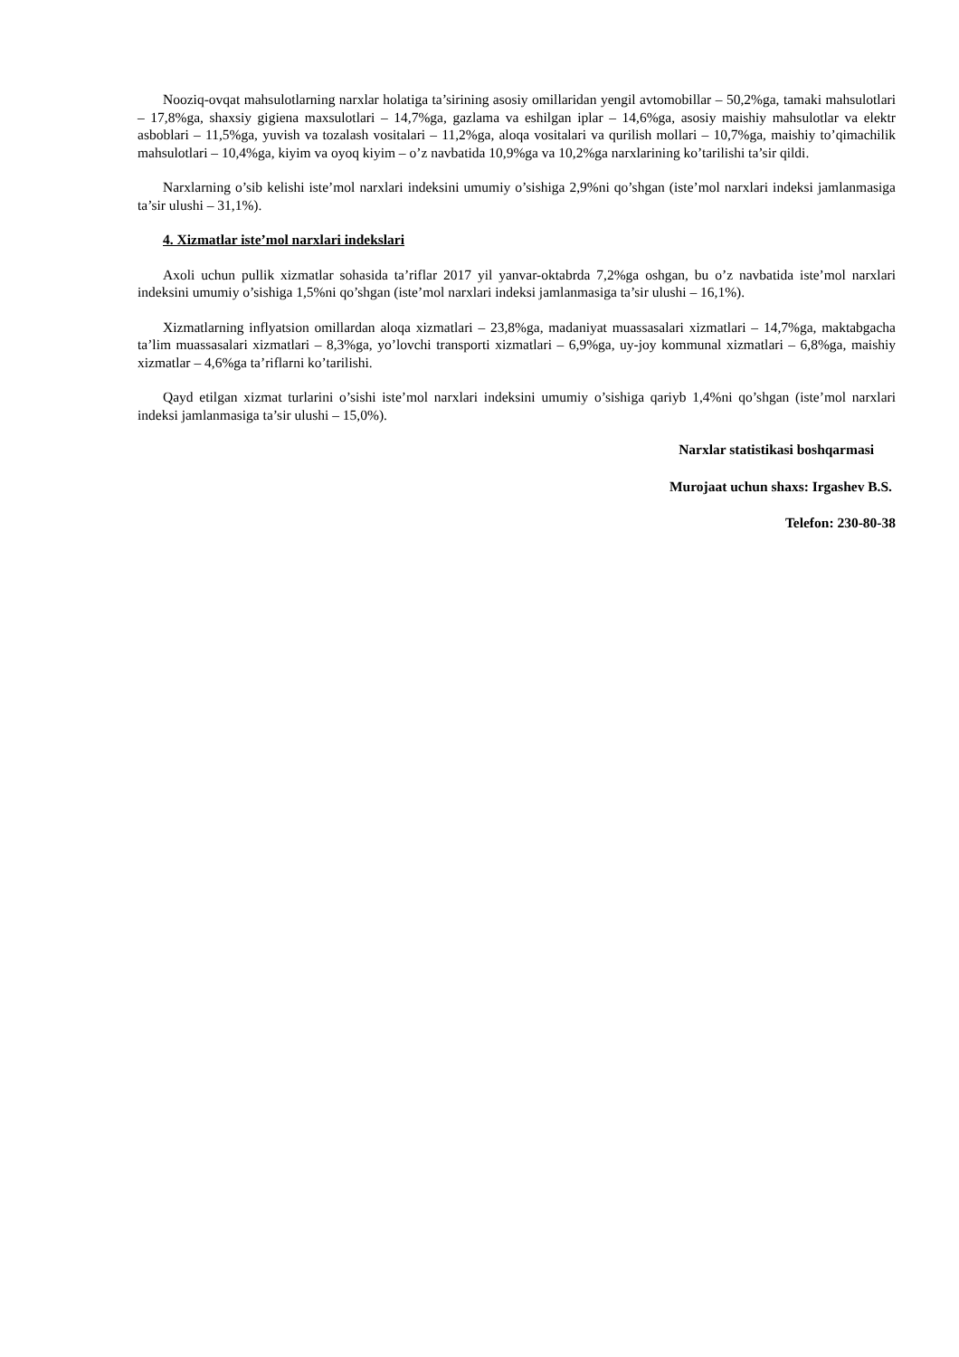Nooziq-ovqat mahsulotlarning narxlar holatiga ta’sirining asosiy omillaridan yengil avtomobillar – 50,2%ga, tamaki mahsulotlari – 17,8%ga, shaxsiy gigiena maxsulotlari – 14,7%ga, gazlama va eshilgan iplar – 14,6%ga, asosiy maishiy mahsulotlar va elektr asboblari – 11,5%ga, yuvish va tozalash vositalari – 11,2%ga, aloqa vositalari va qurilish mollari – 10,7%ga, maishiy to’qimachilik mahsulotlari – 10,4%ga, kiyim va oyoq kiyim – o’z navbatida 10,9%ga va 10,2%ga narxlarining ko’tarilishi ta’sir qildi.
Narxlarning o’sib kelishi iste’mol narxlari indeksini umumiy o’sishiga 2,9%ni qo’shgan (iste’mol narxlari indeksi jamlanmasiga ta’sir ulushi – 31,1%).
4. Xizmatlar iste’mol narxlari indekslari
Axoli uchun pullik xizmatlar sohasida ta’riflar 2017 yil yanvar-oktabrda 7,2%ga oshgan, bu o’z navbatida iste’mol narxlari indeksini umumiy o’sishiga 1,5%ni qo’shgan (iste’mol narxlari indeksi jamlanmasiga ta’sir ulushi – 16,1%).
Xizmatlarning inflyatsion omillardan aloqa xizmatlari – 23,8%ga, madaniyat muassasalari xizmatlari – 14,7%ga, maktabgacha ta’lim muassasalari xizmatlari – 8,3%ga, yo’lovchi transporti xizmatlari – 6,9%ga, uy-joy kommunal xizmatlari – 6,8%ga, maishiy xizmatlar – 4,6%ga ta’riflarni ko’tarilishi.
Qayd etilgan xizmat turlarini o’sishi iste’mol narxlari indeksini umumiy o’sishiga qariyb 1,4%ni qo’shgan (iste’mol narxlari indeksi jamlanmasiga ta’sir ulushi – 15,0%).
Narxlar statistikasi boshqarmasi
Murojaat uchun shaxs: Irgashev B.S.
Telefon: 230-80-38